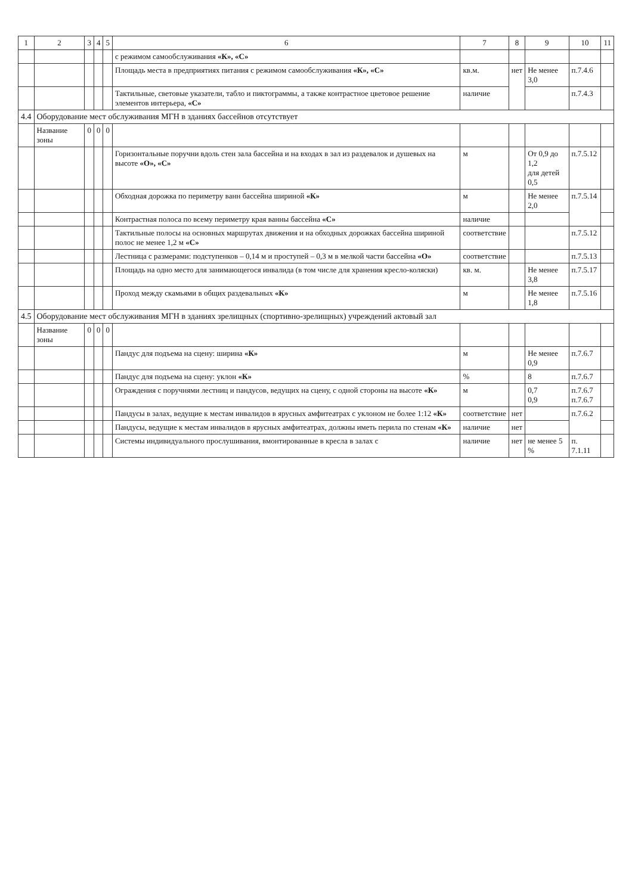| 1 | 2 | 3 | 4 | 5 | 6 | 7 | 8 | 9 | 10 | 11 |
| --- | --- | --- | --- | --- | --- | --- | --- | --- | --- | --- |
| | | | | | с режимом самообслуживания «К», «С» | | | | | |
| | | | | | Площадь места в предприятиях питания с режимом самообслуживания «К», «С» | кв.м. | нет | Не менее 3,0 | п.7.4.6 | |
| | | | | | Тактильные, световые указатели, табло и пиктограммы, а также контрастное цветовое решение элементов интерьера, «С» | наличие | | | п.7.4.3 | |
| 4.4 | Оборудование мест обслуживания МГН в зданиях бассейнов отсутствует | | | | | | | | | |
| | Название зоны | 0 | 0 | 0 | | | | | | |
| | | | | | Горизонтальные поручни вдоль стен зала бассейна и на входах в зал из раздевалок и душевых на высоте «О», «С» | м | | От 0,9 до 1,2 для детей 0,5 | п.7.5.12 | |
| | | | | | Обходная дорожка по периметру ванн бассейна шириной «К» | м | | Не менее 2,0 | п.7.5.14 | |
| | | | | | Контрастная полоса по всему периметру края ванны бассейна «С» | наличие | | | | |
| | | | | | Тактильные полосы на основных маршрутах движения и на обходных дорожках бассейна шириной полос не менее 1,2 м «С» | соответствие | | | п.7.5.12 | |
| | | | | | Лестница с размерами: подступенков – 0,14 м и проступей – 0,3 м в мелкой части бассейна «О» | соответствие | | | п.7.5.13 | |
| | | | | | Площадь на одно место для занимающегося инвалида (в том числе для хранения кресло-коляски) | кв. м. | | Не менее 3,8 | п.7.5.17 | |
| | | | | | Проход между скамьями в общих раздевальных «К» | м | | Не менее 1,8 | п.7.5.16 | |
| 4.5 | Оборудование мест обслуживания МГН в зданиях зрелищных (спортивно-зрелищных) учреждений актовый зал | | | | | | | | | |
| | Название зоны | 0 | 0 | 0 | | | | | | |
| | | | | | Пандус для подъема на сцену: ширина «К» | м | | Не менее 0,9 | п.7.6.7 | |
| | | | | | Пандус для подъема на сцену: уклон «К» | % | | 8 | п.7.6.7 | |
| | | | | | Ограждения с поручнями лестниц и пандусов, ведущих на сцену, с одной стороны на высоте «К» | м | | 0,7 0,9 | п.7.6.7 п.7.6.7 | |
| | | | | | Пандусы в залах, ведущие к местам инвалидов в ярусных амфитеатрах с уклоном не более 1:12 «К» | соответствие | нет | | п.7.6.2 | |
| | | | | | Пандусы, ведущие к местам инвалидов в ярусных амфитеатрах, должны иметь перила по стенам «К» | наличие | нет | | | |
| | | | | | Системы индивидуального прослушивания, вмонтированные в кресла в залах с | наличие | нет | не менее 5 % | п. 7.1.11 | |